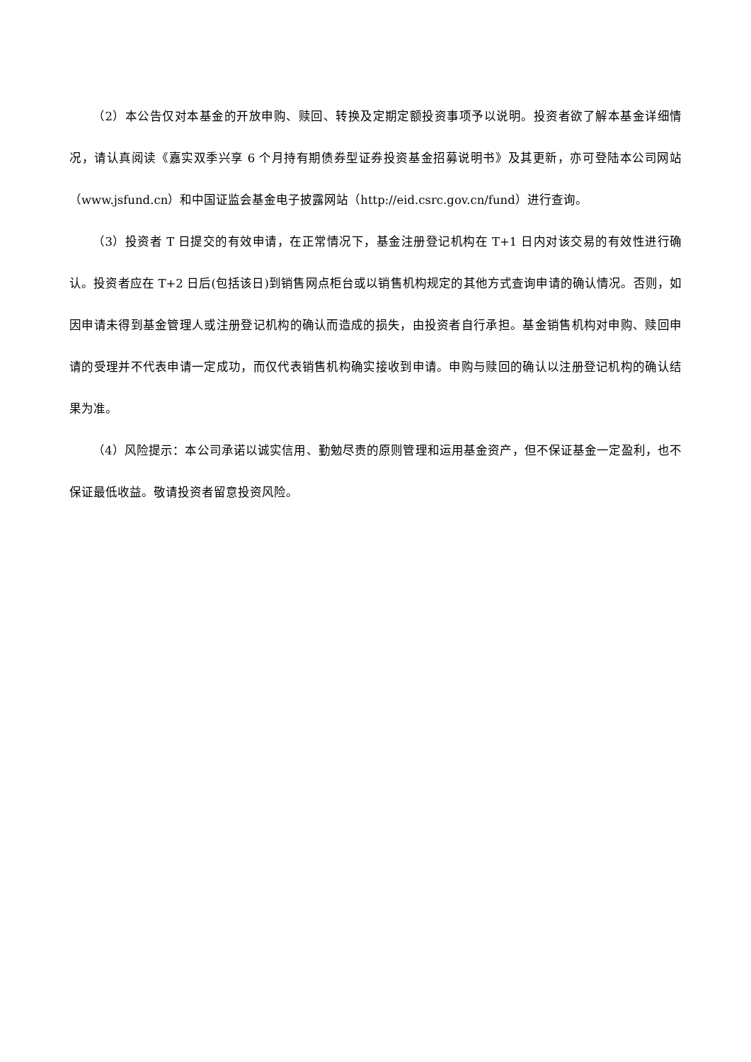（2）本公告仅对本基金的开放申购、赎回、转换及定期定额投资事项予以说明。投资者欲了解本基金详细情况，请认真阅读《嘉实双季兴享 6 个月持有期债券型证券投资基金招募说明书》及其更新，亦可登陆本公司网站（www.jsfund.cn）和中国证监会基金电子披露网站（http://eid.csrc.gov.cn/fund）进行查询。
（3）投资者 T 日提交的有效申请，在正常情况下，基金注册登记机构在 T+1 日内对该交易的有效性进行确认。投资者应在 T+2 日后(包括该日)到销售网点柜台或以销售机构规定的其他方式查询申请的确认情况。否则，如因申请未得到基金管理人或注册登记机构的确认而造成的损失，由投资者自行承担。基金销售机构对申购、赎回申请的受理并不代表申请一定成功，而仅代表销售机构确实接收到申请。申购与赎回的确认以注册登记机构的确认结果为准。
（4）风险提示：本公司承诺以诚实信用、勤勉尽责的原则管理和运用基金资产，但不保证基金一定盈利，也不保证最低收益。敬请投资者留意投资风险。